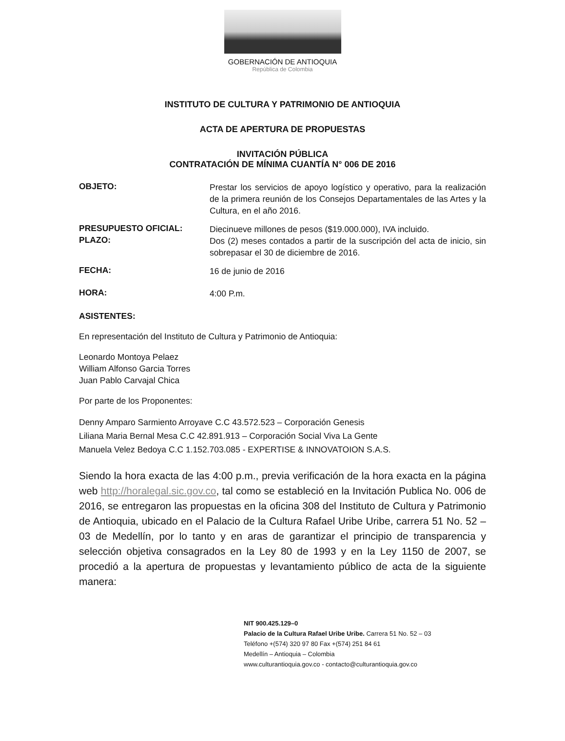GOBERNACIÓN DE ANTIOQUIA
República de Colombia
INSTITUTO DE CULTURA Y PATRIMONIO DE ANTIOQUIA
ACTA DE APERTURA DE PROPUESTAS
INVITACIÓN PÚBLICA
CONTRATACIÓN DE MÍNIMA CUANTÍA N° 006 DE 2016
OBJETO:
Prestar los servicios de apoyo logístico y operativo, para la realización de la primera reunión de los Consejos Departamentales de las Artes y la Cultura, en el año 2016.
PRESUPUESTO OFICIAL:
Diecinueve millones de pesos ($19.000.000), IVA incluido.
PLAZO:
Dos (2) meses contados a partir de la suscripción del acta de inicio, sin sobrepasar el 30 de diciembre de 2016.
FECHA:
16 de junio de 2016
HORA:
4:00 P.m.
ASISTENTES:
En representación del Instituto de Cultura y Patrimonio de Antioquia:
Leonardo Montoya Pelaez
William Alfonso Garcia Torres
Juan Pablo Carvajal Chica
Por parte de los Proponentes:
Denny Amparo Sarmiento Arroyave C.C 43.572.523 – Corporación Genesis
Liliana Maria Bernal Mesa C.C 42.891.913 – Corporación Social Viva La Gente
Manuela Velez Bedoya C.C 1.152.703.085 - EXPERTISE & INNOVATOION S.A.S.
Siendo la hora exacta de las 4:00 p.m., previa verificación de la hora exacta en la página web http://horalegal.sic.gov.co, tal como se estableció en la Invitación Publica No. 006 de 2016, se entregaron las propuestas en la oficina 308 del Instituto de Cultura y Patrimonio de Antioquia, ubicado en el Palacio de la Cultura Rafael Uribe Uribe, carrera 51 No. 52 – 03 de Medellín, por lo tanto y en aras de garantizar el principio de transparencia y selección objetiva consagrados en la Ley 80 de 1993 y en la Ley 1150 de 2007, se procedió a la apertura de propuestas y levantamiento público de acta de la siguiente manera:
NIT 900.425.129–0
Palacio de la Cultura Rafael Uribe Uribe. Carrera 51 No. 52 – 03
Teléfono +(574) 320 97 80 Fax +(574) 251 84 61
Medellín – Antioquia – Colombia
www.culturantioquia.gov.co - contacto@culturantioquia.gov.co